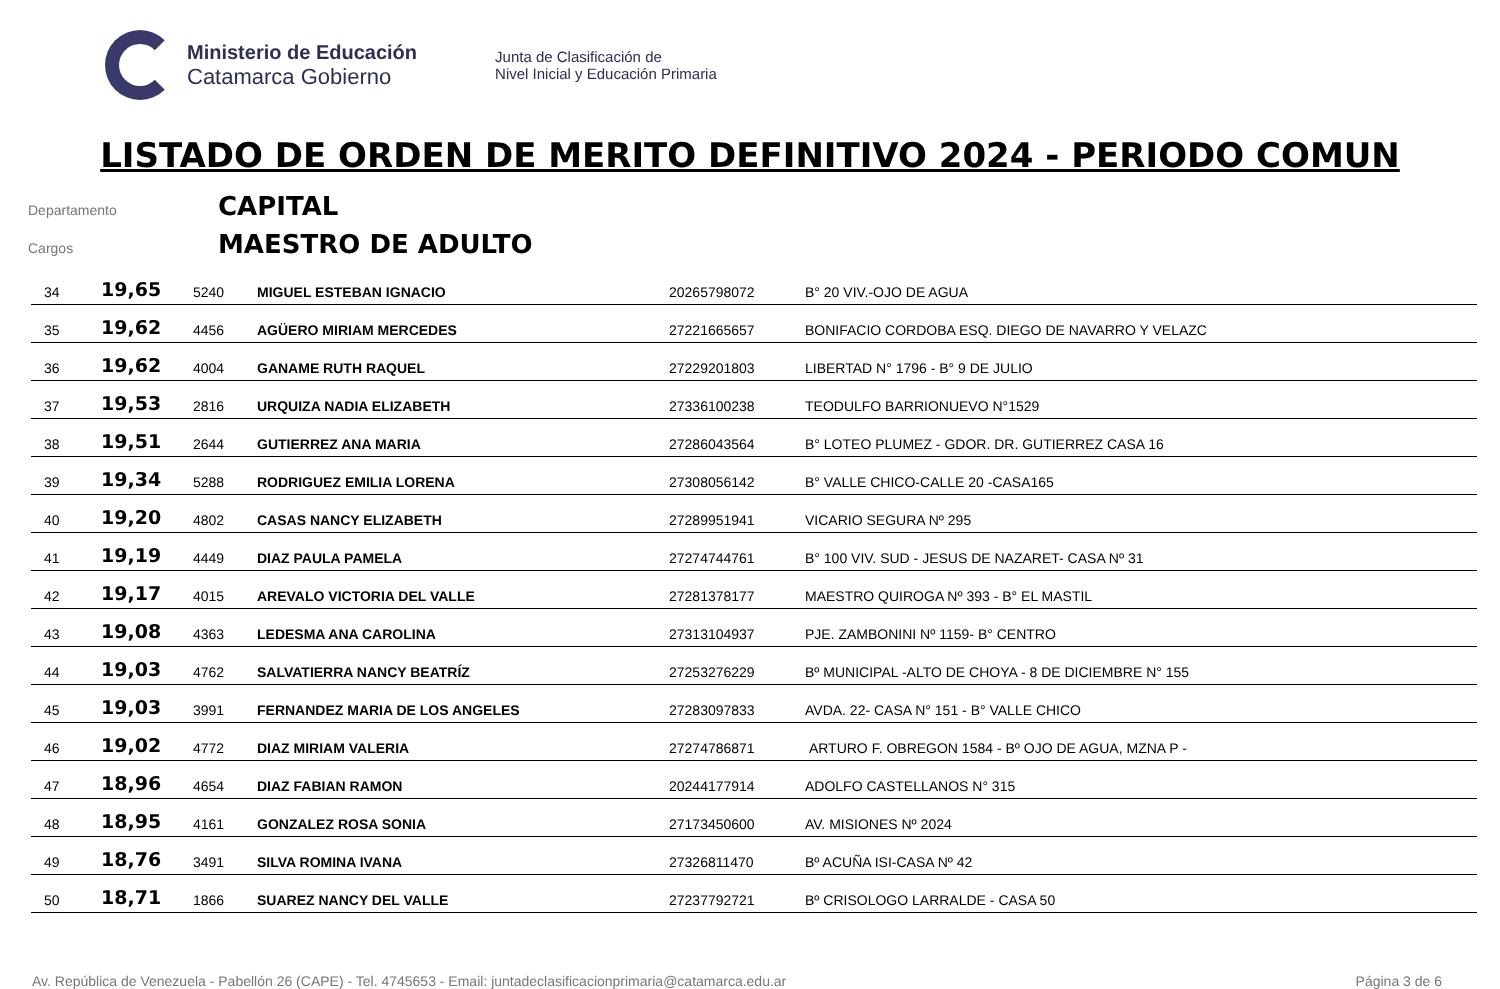Ministerio de Educación
Catamarca Gobierno
Junta de Clasificación de
Nivel Inicial y Educación Primaria
LISTADO DE ORDEN DE MERITO DEFINITIVO 2024 - PERIODO COMUN
Departamento CAPITAL
Cargos MAESTRO DE ADULTO
| 34 | 19,65 | 5240 | MIGUEL ESTEBAN IGNACIO | 20265798072 | B° 20 VIV.-OJO DE AGUA |
| 35 | 19,62 | 4456 | AGÜERO MIRIAM MERCEDES | 27221665657 | BONIFACIO CORDOBA ESQ. DIEGO DE NAVARRO Y VELAZC |
| 36 | 19,62 | 4004 | GANAME RUTH RAQUEL | 27229201803 | LIBERTAD N° 1796 - B° 9 DE JULIO |
| 37 | 19,53 | 2816 | URQUIZA NADIA ELIZABETH | 27336100238 | TEODULFO BARRIONUEVO N°1529 |
| 38 | 19,51 | 2644 | GUTIERREZ ANA MARIA | 27286043564 | B° LOTEO PLUMEZ - GDOR. DR. GUTIERREZ CASA 16 |
| 39 | 19,34 | 5288 | RODRIGUEZ EMILIA LORENA | 27308056142 | B° VALLE CHICO-CALLE 20 -CASA165 |
| 40 | 19,20 | 4802 | CASAS NANCY ELIZABETH | 27289951941 | VICARIO SEGURA Nº 295 |
| 41 | 19,19 | 4449 | DIAZ PAULA PAMELA | 27274744761 | B° 100 VIV. SUD - JESUS DE NAZARET- CASA Nº 31 |
| 42 | 19,17 | 4015 | AREVALO VICTORIA DEL VALLE | 27281378177 | MAESTRO QUIROGA Nº 393 - B° EL MASTIL |
| 43 | 19,08 | 4363 | LEDESMA ANA CAROLINA | 27313104937 | PJE. ZAMBONINI Nº 1159- B° CENTRO |
| 44 | 19,03 | 4762 | SALVATIERRA NANCY BEATRÍZ | 27253276229 | Bº MUNICIPAL -ALTO DE CHOYA - 8 DE DICIEMBRE N° 155 |
| 45 | 19,03 | 3991 | FERNANDEZ MARIA DE LOS ANGELES | 27283097833 | AVDA. 22- CASA N° 151 - B° VALLE CHICO |
| 46 | 19,02 | 4772 | DIAZ MIRIAM VALERIA | 27274786871 | ARTURO F. OBREGON 1584 - Bº OJO DE AGUA, MZNA P - |
| 47 | 18,96 | 4654 | DIAZ FABIAN RAMON | 20244177914 | ADOLFO CASTELLANOS N° 315 |
| 48 | 18,95 | 4161 | GONZALEZ ROSA SONIA | 27173450600 | AV. MISIONES Nº 2024 |
| 49 | 18,76 | 3491 | SILVA ROMINA IVANA | 27326811470 | Bº ACUÑA ISI-CASA Nº 42 |
| 50 | 18,71 | 1866 | SUAREZ NANCY DEL VALLE | 27237792721 | Bº CRISOLOGO LARRALDE - CASA 50 |
Av. República de Venezuela - Pabellón 26 (CAPE) - Tel. 4745653 - Email: juntadeclasificacionprimaria@catamarca.edu.ar Página 3 de 6